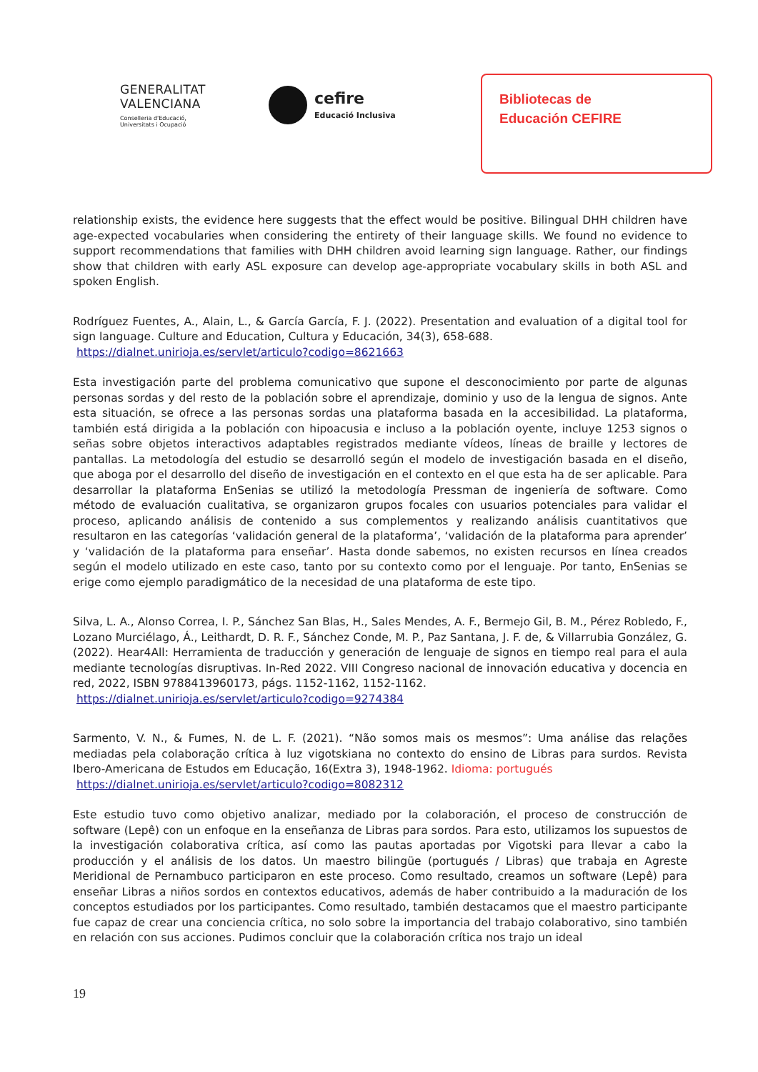GENERALITAT
VALENCIANA
Conselleria d'Educació,
Universitats i Ocupació
cefire
Educació Inclusiva
Bibliotecas de
Educación CEFIRE
relationship exists, the evidence here suggests that the effect would be positive. Bilingual DHH children have age-expected vocabularies when considering the entirety of their language skills. We found no evidence to support recommendations that families with DHH children avoid learning sign language. Rather, our findings show that children with early ASL exposure can develop age-appropriate vocabulary skills in both ASL and spoken English.
Rodríguez Fuentes, A., Alain, L., & García García, F. J. (2022). Presentation and evaluation of a digital tool for sign language. Culture and Education, Cultura y Educación, 34(3), 658-688.
https://dialnet.unirioja.es/servlet/articulo?codigo=8621663
Esta investigación parte del problema comunicativo que supone el desconocimiento por parte de algunas personas sordas y del resto de la población sobre el aprendizaje, dominio y uso de la lengua de signos. Ante esta situación, se ofrece a las personas sordas una plataforma basada en la accesibilidad. La plataforma, también está dirigida a la población con hipoacusia e incluso a la población oyente, incluye 1253 signos o señas sobre objetos interactivos adaptables registrados mediante vídeos, líneas de braille y lectores de pantallas. La metodología del estudio se desarrolló según el modelo de investigación basada en el diseño, que aboga por el desarrollo del diseño de investigación en el contexto en el que esta ha de ser aplicable. Para desarrollar la plataforma EnSenias se utilizó la metodología Pressman de ingeniería de software. Como método de evaluación cualitativa, se organizaron grupos focales con usuarios potenciales para validar el proceso, aplicando análisis de contenido a sus complementos y realizando análisis cuantitativos que resultaron en las categorías ‘validación general de la plataforma’, ‘validación de la plataforma para aprender’ y ‘validación de la plataforma para enseñar’. Hasta donde sabemos, no existen recursos en línea creados según el modelo utilizado en este caso, tanto por su contexto como por el lenguaje. Por tanto, EnSenias se erige como ejemplo paradigmático de la necesidad de una plataforma de este tipo.
Silva, L. A., Alonso Correa, I. P., Sánchez San Blas, H., Sales Mendes, A. F., Bermejo Gil, B. M., Pérez Robledo, F., Lozano Murciélago, Á., Leithardt, D. R. F., Sánchez Conde, M. P., Paz Santana, J. F. de, & Villarrubia González, G. (2022). Hear4All: Herramienta de traducción y generación de lenguaje de signos en tiempo real para el aula mediante tecnologías disruptivas. In-Red 2022. VIII Congreso nacional de innovación educativa y docencia en red, 2022, ISBN 9788413960173, págs. 1152-1162, 1152-1162.
https://dialnet.unirioja.es/servlet/articulo?codigo=9274384
Sarmento, V. N., & Fumes, N. de L. F. (2021). “Não somos mais os mesmos”: Uma análise das relações mediadas pela colaboração crítica à luz vigotskiana no contexto do ensino de Libras para surdos. Revista Ibero-Americana de Estudos em Educação, 16(Extra 3), 1948-1962. Idioma: portugués
https://dialnet.unirioja.es/servlet/articulo?codigo=8082312
Este estudio tuvo como objetivo analizar, mediado por la colaboración, el proceso de construcción de software (Lepê) con un enfoque en la enseñanza de Libras para sordos. Para esto, utilizamos los supuestos de la investigación colaborativa crítica, así como las pautas aportadas por Vigotski para llevar a cabo la producción y el análisis de los datos. Un maestro bilingüe (portugués / Libras) que trabaja en Agreste Meridional de Pernambuco participaron en este proceso. Como resultado, creamos un software (Lepê) para enseñar Libras a niños sordos en contextos educativos, además de haber contribuido a la maduración de los conceptos estudiados por los participantes. Como resultado, también destacamos que el maestro participante fue capaz de crear una conciencia crítica, no solo sobre la importancia del trabajo colaborativo, sino también en relación con sus acciones. Pudimos concluir que la colaboración crítica nos trajo un ideal
19